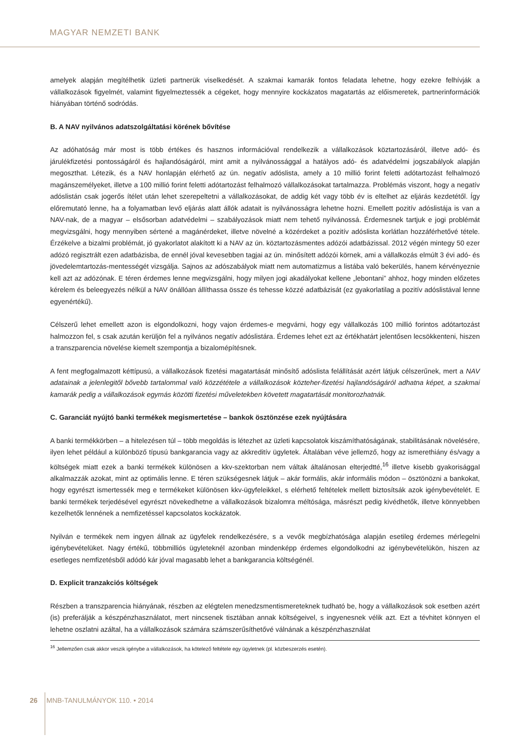MAGYAR NEMZETI BANK
amelyek alapján megítélhetik üzleti partnerük viselkedését. A szakmai kamarák fontos feladata lehetne, hogy ezekre felhívják a vállalkozások figyelmét, valamint figyelmeztessék a cégeket, hogy mennyire kockázatos magatartás az előismeretek, partnerinformációk hiányában történő sodródás.
B. A NAV nyilvános adatszolgáltatási körének bővítése
Az adóhatóság már most is több értékes és hasznos információval rendelkezik a vállalkozások köztartozásáról, illetve adó- és járulékfizetési pontosságáról és hajlandóságáról, mint amit a nyilvánossággal a hatályos adó- és adatvédelmi jogszabályok alapján megoszthat. Létezik, és a NAV honlapján elérhető az ún. negatív adóslista, amely a 10 millió forint feletti adótartozást felhalmozó magánszemélyeket, illetve a 100 millió forint feletti adótartozást felhalmozó vállalkozásokat tartalmazza. Problémás viszont, hogy a negatív adóslistán csak jogerős ítélet után lehet szerepeltetni a vállalkozásokat, de addig két vagy több év is eltelhet az eljárás kezdetétől. Így előremutató lenne, ha a folyamatban levő eljárás alatt állók adatait is nyilvánosságra lehetne hozni. Emellett pozitív adóslistája is van a NAV-nak, de a magyar – elsősorban adatvédelmi – szabályozások miatt nem tehető nyilvánossá. Érdemesnek tartjuk e jogi problémát megvizsgálni, hogy mennyiben sértené a magánérdeket, illetve növelné a közérdeket a pozitív adóslista korlátlan hozzáférhetővé tétele. Érzékelve a bizalmi problémát, jó gyakorlatot alakított ki a NAV az ún. köztartozásmentes adózói adatbázissal. 2012 végén mintegy 50 ezer adózó regisztrált ezen adatbázisba, de ennél jóval kevesebben tagjai az ún. minősített adózói körnek, ami a vállalkozás elmúlt 3 évi adó- és jövedelemtartozás-mentességét vizsgálja. Sajnos az adószabályok miatt nem automatizmus a listába való bekerülés, hanem kérvényeznie kell azt az adózónak. E téren érdemes lenne megvizsgálni, hogy milyen jogi akadályokat kellene „lebontani” ahhoz, hogy minden előzetes kérelem és beleegyezés nélkül a NAV önállóan állíthassa össze és tehesse közzé adatbázisát (ez gyakorlatilag a pozitív adóslistával lenne egyenértékű).
Célszerű lehet emellett azon is elgondolkozni, hogy vajon érdemes-e megvárni, hogy egy vállalkozás 100 millió forintos adótartozást halmozzon fel, s csak azután kerüljön fel a nyilvános negatív adóslistára. Érdemes lehet ezt az értékhatárt jelentősen lecsökkenteni, hiszen a transzparencia növelése kiemelt szempontja a bizalomépítésnek.
A fent megfogalmazott kéttípusú, a vállalkozások fizetési magatartását minősítő adóslista felállítását azért látjuk célszerűnek, mert a NAV adatainak a jelenlegitől bővebb tartalommal való közzététele a vállalkozások közteher-fizetési hajlandóságáról adhatna képet, a szakmai kamarák pedig a vállalkozások egymás közötti fizetési műveletekben követett magatartását monitorozhatnák.
C. Garanciát nyújtó banki termékek megismertetése – bankok ösztönzése ezek nyújtására
A banki termékkörben – a hitelezésen túl – több megoldás is létezhet az üzleti kapcsolatok kiszámíthatóságának, stabilitásának növelésére, ilyen lehet például a különböző típusú bankgarancia vagy az akkreditív ügyletek. Általában véve jellemző, hogy az ismerethiány és/vagy a költségek miatt ezek a banki termékek különösen a kkv-szektorban nem váltak általánosan elterjedtté,<sup>16</sup> illetve kisebb gyakorisággal alkalmazzák azokat, mint az optimális lenne. E téren szükségesnek látjuk – akár formális, akár informális módon – ösztönözni a bankokat, hogy egyrészt ismertessék meg e termékeket különösen kkv-ügyfeleikkel, s elérhető feltételek mellett biztosítsák azok igénybevételét. E banki termékek terjedésével egyrészt növekedhetne a vállalkozások bizalomra méltósága, másrészt pedig kivédhetők, illetve könnyebben kezelhetők lennének a nemfizetéssel kapcsolatos kockázatok.
Nyilván e termékek nem ingyen állnak az ügyfelek rendelkezésére, s a vevők megbízhatósága alapján esetileg érdemes mérlegelni igénybevételüket. Nagy értékű, többmilliós ügyleteknél azonban mindenképp érdemes elgondolkodni az igénybevételükön, hiszen az esetleges nemfizetésből adódó kár jóval magasabb lehet a bankgarancia költségénél.
D. Explicit tranzakciós költségek
Részben a transzparencia hiányának, részben az elégtelen menedzsmentismereteknek tudható be, hogy a vállalkozások sok esetben azért (is) preferálják a készpénzhasználatot, mert nincsenek tisztában annak költségeivel, s ingyenesnek vélik azt. Ezt a tévhitet könnyen el lehetne oszlatni azáltal, ha a vállalkozások számára számszerűsíthetővé válnának a készpénzhasználat
<sup>16</sup> Jellemzően csak akkor veszik igénybe a vállalkozások, ha kötelező feltétele egy ügyletnek (pl. közbeszerzés esetén).
26 MNB-TANULMÁNYOK 110. • 2014